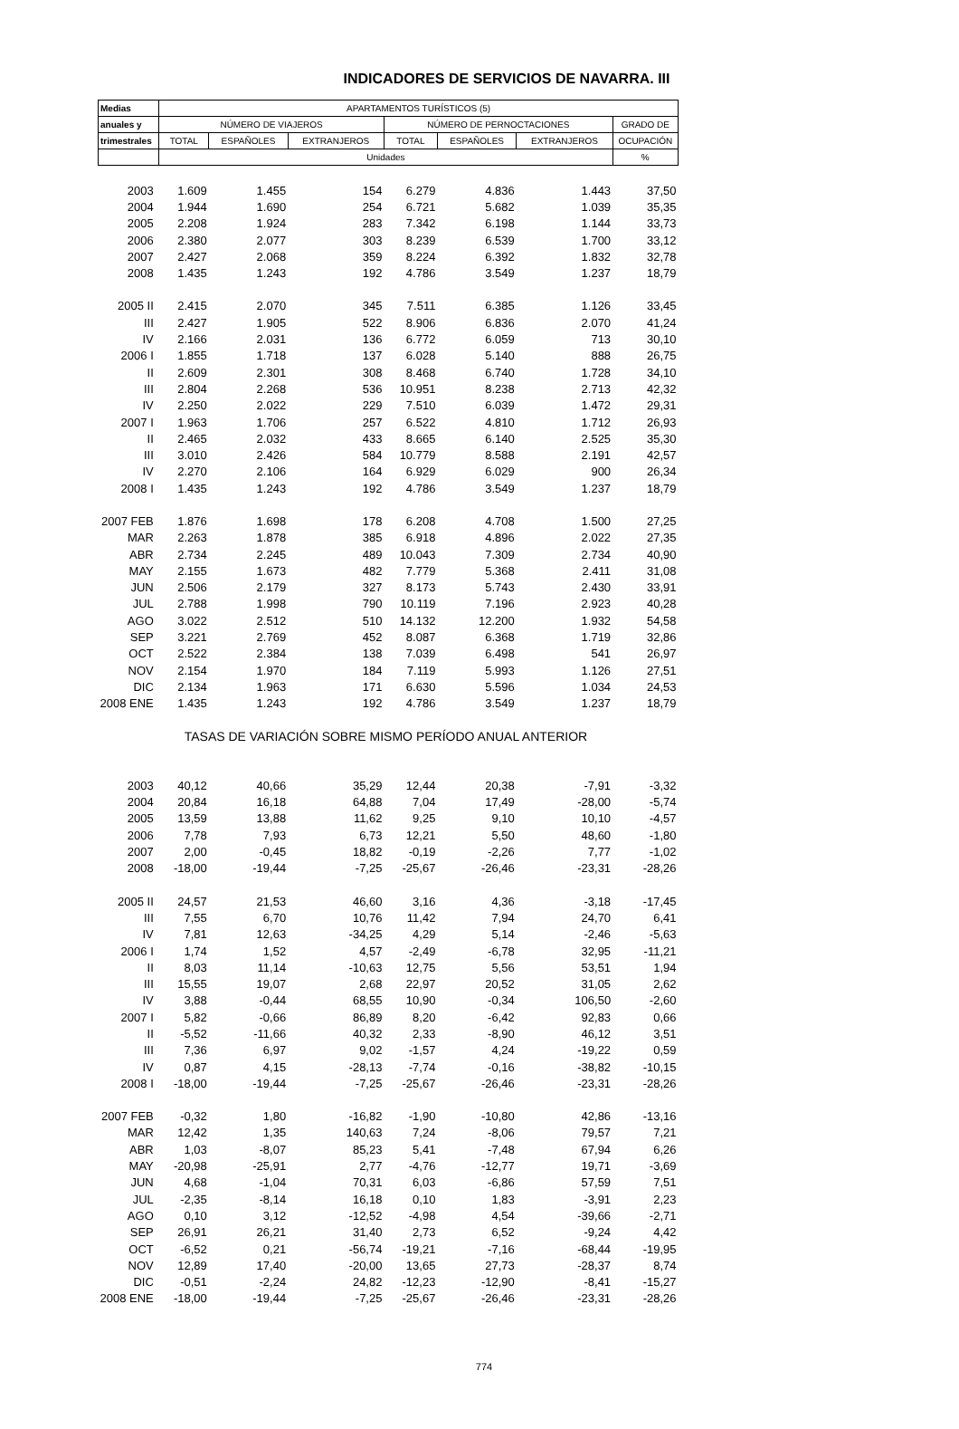INDICADORES DE SERVICIOS DE NAVARRA. III
| Medias | APARTAMENTOS TURÍSTICOS (5) | | | | | | |
| --- | --- | --- | --- | --- | --- | --- | --- |
| anuales y | NÚMERO DE VIAJEROS | | | NÚMERO DE PERNOCTACIONES | | | GRADO DE |
| trimestrales | TOTAL | ESPAÑOLES | EXTRANJEROS | TOTAL | ESPAÑOLES | EXTRANJEROS | OCUPACIÓN |
| | Unidades | | | | | | % |
| 2003 | 1.609 | 1.455 | 154 | 6.279 | 4.836 | 1.443 | 37,50 |
| 2004 | 1.944 | 1.690 | 254 | 6.721 | 5.682 | 1.039 | 35,35 |
| 2005 | 2.208 | 1.924 | 283 | 7.342 | 6.198 | 1.144 | 33,73 |
| 2006 | 2.380 | 2.077 | 303 | 8.239 | 6.539 | 1.700 | 33,12 |
| 2007 | 2.427 | 2.068 | 359 | 8.224 | 6.392 | 1.832 | 32,78 |
| 2008 | 1.435 | 1.243 | 192 | 4.786 | 3.549 | 1.237 | 18,79 |
| 2005 II | 2.415 | 2.070 | 345 | 7.511 | 6.385 | 1.126 | 33,45 |
| III | 2.427 | 1.905 | 522 | 8.906 | 6.836 | 2.070 | 41,24 |
| IV | 2.166 | 2.031 | 136 | 6.772 | 6.059 | 713 | 30,10 |
| 2006 I | 1.855 | 1.718 | 137 | 6.028 | 5.140 | 888 | 26,75 |
| II | 2.609 | 2.301 | 308 | 8.468 | 6.740 | 1.728 | 34,10 |
| III | 2.804 | 2.268 | 536 | 10.951 | 8.238 | 2.713 | 42,32 |
| IV | 2.250 | 2.022 | 229 | 7.510 | 6.039 | 1.472 | 29,31 |
| 2007 I | 1.963 | 1.706 | 257 | 6.522 | 4.810 | 1.712 | 26,93 |
| II | 2.465 | 2.032 | 433 | 8.665 | 6.140 | 2.525 | 35,30 |
| III | 3.010 | 2.426 | 584 | 10.779 | 8.588 | 2.191 | 42,57 |
| IV | 2.270 | 2.106 | 164 | 6.929 | 6.029 | 900 | 26,34 |
| 2008 I | 1.435 | 1.243 | 192 | 4.786 | 3.549 | 1.237 | 18,79 |
| 2007 FEB | 1.876 | 1.698 | 178 | 6.208 | 4.708 | 1.500 | 27,25 |
| MAR | 2.263 | 1.878 | 385 | 6.918 | 4.896 | 2.022 | 27,35 |
| ABR | 2.734 | 2.245 | 489 | 10.043 | 7.309 | 2.734 | 40,90 |
| MAY | 2.155 | 1.673 | 482 | 7.779 | 5.368 | 2.411 | 31,08 |
| JUN | 2.506 | 2.179 | 327 | 8.173 | 5.743 | 2.430 | 33,91 |
| JUL | 2.788 | 1.998 | 790 | 10.119 | 7.196 | 2.923 | 40,28 |
| AGO | 3.022 | 2.512 | 510 | 14.132 | 12.200 | 1.932 | 54,58 |
| SEP | 3.221 | 2.769 | 452 | 8.087 | 6.368 | 1.719 | 32,86 |
| OCT | 2.522 | 2.384 | 138 | 7.039 | 6.498 | 541 | 26,97 |
| NOV | 2.154 | 1.970 | 184 | 7.119 | 5.993 | 1.126 | 27,51 |
| DIC | 2.134 | 1.963 | 171 | 6.630 | 5.596 | 1.034 | 24,53 |
| 2008 ENE | 1.435 | 1.243 | 192 | 4.786 | 3.549 | 1.237 | 18,79 |
| | TASAS DE VARIACIÓN SOBRE MISMO PERÍODO ANUAL ANTERIOR | | | | | | |
| 2003 | 40,12 | 40,66 | 35,29 | 12,44 | 20,38 | -7,91 | -3,32 |
| 2004 | 20,84 | 16,18 | 64,88 | 7,04 | 17,49 | -28,00 | -5,74 |
| 2005 | 13,59 | 13,88 | 11,62 | 9,25 | 9,10 | 10,10 | -4,57 |
| 2006 | 7,78 | 7,93 | 6,73 | 12,21 | 5,50 | 48,60 | -1,80 |
| 2007 | 2,00 | -0,45 | 18,82 | -0,19 | -2,26 | 7,77 | -1,02 |
| 2008 | -18,00 | -19,44 | -7,25 | -25,67 | -26,46 | -23,31 | -28,26 |
| 2005 II | 24,57 | 21,53 | 46,60 | 3,16 | 4,36 | -3,18 | -17,45 |
| III | 7,55 | 6,70 | 10,76 | 11,42 | 7,94 | 24,70 | 6,41 |
| IV | 7,81 | 12,63 | -34,25 | 4,29 | 5,14 | -2,46 | -5,63 |
| 2006 I | 1,74 | 1,52 | 4,57 | -2,49 | -6,78 | 32,95 | -11,21 |
| II | 8,03 | 11,14 | -10,63 | 12,75 | 5,56 | 53,51 | 1,94 |
| III | 15,55 | 19,07 | 2,68 | 22,97 | 20,52 | 31,05 | 2,62 |
| IV | 3,88 | -0,44 | 68,55 | 10,90 | -0,34 | 106,50 | -2,60 |
| 2007 I | 5,82 | -0,66 | 86,89 | 8,20 | -6,42 | 92,83 | 0,66 |
| II | -5,52 | -11,66 | 40,32 | 2,33 | -8,90 | 46,12 | 3,51 |
| III | 7,36 | 6,97 | 9,02 | -1,57 | 4,24 | -19,22 | 0,59 |
| IV | 0,87 | 4,15 | -28,13 | -7,74 | -0,16 | -38,82 | -10,15 |
| 2008 I | -18,00 | -19,44 | -7,25 | -25,67 | -26,46 | -23,31 | -28,26 |
| 2007 FEB | -0,32 | 1,80 | -16,82 | -1,90 | -10,80 | 42,86 | -13,16 |
| MAR | 12,42 | 1,35 | 140,63 | 7,24 | -8,06 | 79,57 | 7,21 |
| ABR | 1,03 | -8,07 | 85,23 | 5,41 | -7,48 | 67,94 | 6,26 |
| MAY | -20,98 | -25,91 | 2,77 | -4,76 | -12,77 | 19,71 | -3,69 |
| JUN | 4,68 | -1,04 | 70,31 | 6,03 | -6,86 | 57,59 | 7,51 |
| JUL | -2,35 | -8,14 | 16,18 | 0,10 | 1,83 | -3,91 | 2,23 |
| AGO | 0,10 | 3,12 | -12,52 | -4,98 | 4,54 | -39,66 | -2,71 |
| SEP | 26,91 | 26,21 | 31,40 | 2,73 | 6,52 | -9,24 | 4,42 |
| OCT | -6,52 | 0,21 | -56,74 | -19,21 | -7,16 | -68,44 | -19,95 |
| NOV | 12,89 | 17,40 | -20,00 | 13,65 | 27,73 | -28,37 | 8,74 |
| DIC | -0,51 | -2,24 | 24,82 | -12,23 | -12,90 | -8,41 | -15,27 |
| 2008 ENE | -18,00 | -19,44 | -7,25 | -25,67 | -26,46 | -23,31 | -28,26 |
774